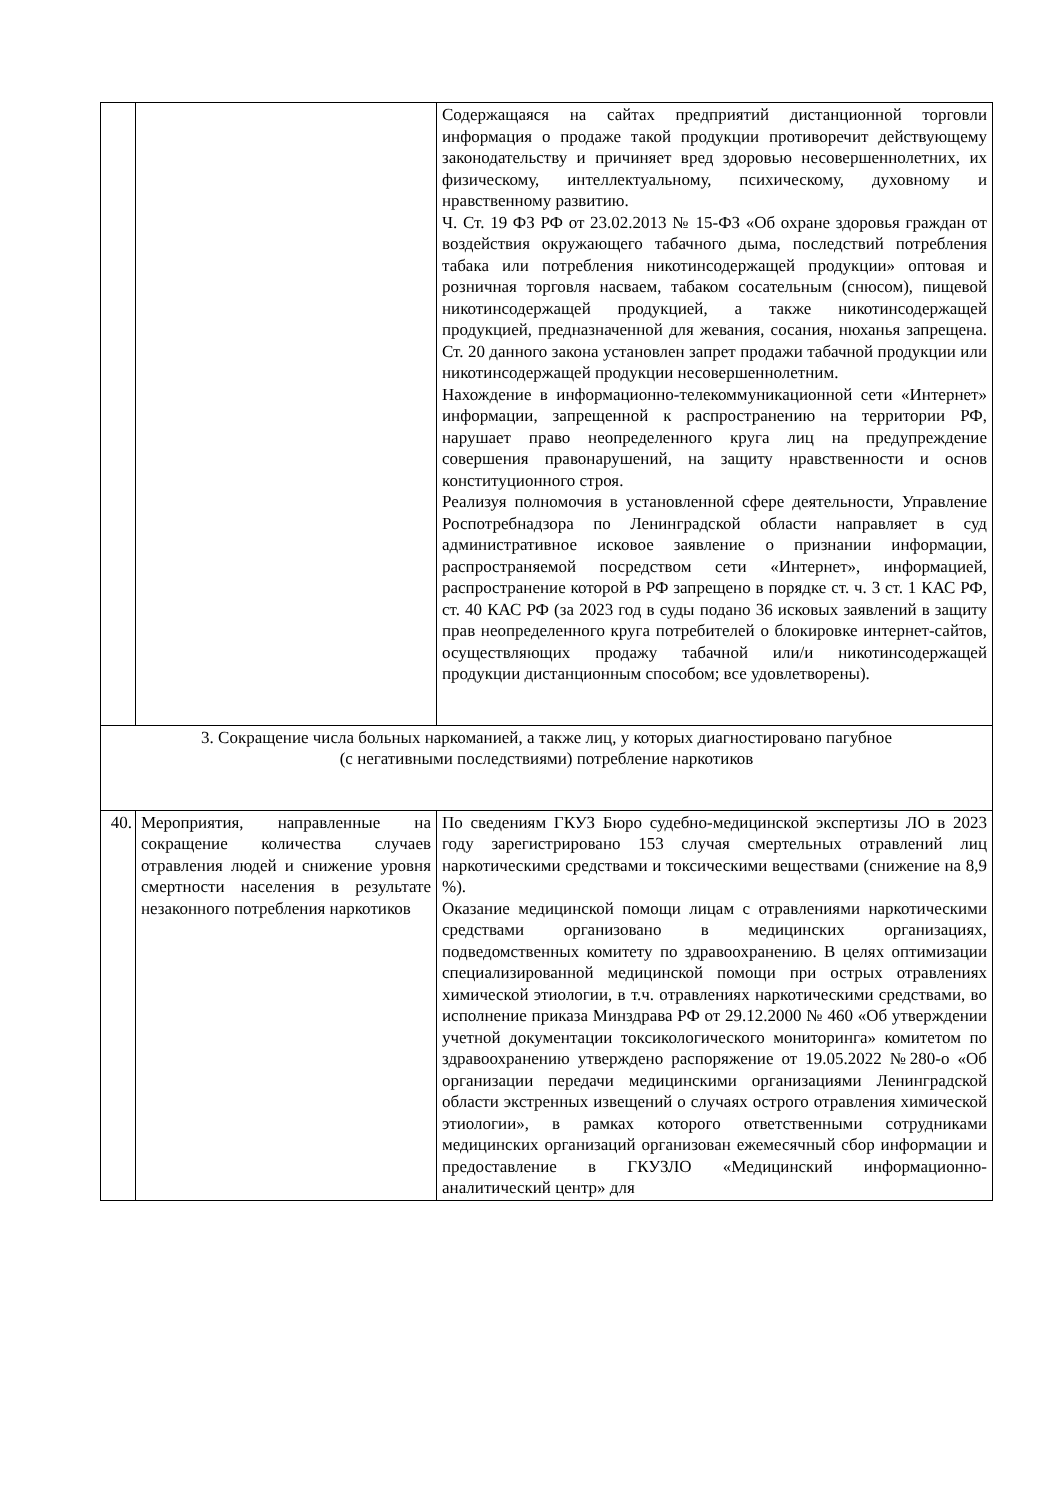| | | Содержащаяся на сайтах предприятий дистанционной торговли информация о продаже такой продукции противоречит действующему законодательству и причиняет вред здоровью несовершеннолетних, их физическому, интеллектуальному, психическому, духовному и нравственному развитию. Ч. Ст. 19 ФЗ РФ от 23.02.2013 № 15-ФЗ «Об охране здоровья граждан от воздействия окружающего табачного дыма, последствий потребления табака или потребления никотинсодержащей продукции» оптовая и розничная торговля насваем, табаком сосательным (снюсом), пищевой никотинсодержащей продукцией, а также никотинсодержащей продукцией, предназначенной для жевания, сосания, нюханья запрещена. Ст. 20 данного закона установлен запрет продажи табачной продукции или никотинсодержащей продукции несовершеннолетним. Нахождение в информационно-телекоммуникационной сети «Интернет» информации, запрещенной к распространению на территории РФ, нарушает право неопределенного круга лиц на предупреждение совершения правонарушений, на защиту нравственности и основ конституционного строя. Реализуя полномочия в установленной сфере деятельности, Управление Роспотребнадзора по Ленинградской области направляет в суд административное исковое заявление о признании информации, распространяемой посредством сети «Интернет», информацией, распространение которой в РФ запрещено в порядке ст. ч. 3 ст. 1 КАС РФ, ст. 40 КАС РФ (за 2023 год в суды подано 36 исковых заявлений в защиту прав неопределенного круга потребителей о блокировке интернет-сайтов, осуществляющих продажу табачной или/и никотинсодержащей продукции дистанционным способом; все удовлетворены). |
| 3. Сокращение числа больных наркоманией, а также лиц, у которых диагностировано пагубное (с негативными последствиями) потребление наркотиков | | |
| 40. | Мероприятия, направленные на сокращение количества случаев отравления людей и снижение уровня смертности населения в результате незаконного потребления наркотиков | По сведениям ГКУЗ Бюро судебно-медицинской экспертизы ЛО в 2023 году зарегистрировано 153 случая смертельных отравлений лиц наркотическими средствами и токсическими веществами (снижение на 8,9 %). Оказание медицинской помощи лицам с отравлениями наркотическими средствами организовано в медицинских организациях, подведомственных комитету по здравоохранению. В целях оптимизации специализированной медицинской помощи при острых отравлениях химической этиологии, в т.ч. отравлениях наркотическими средствами, во исполнение приказа Минздрава РФ от 29.12.2000 № 460 «Об утверждении учетной документации токсикологического мониторинга» комитетом по здравоохранению утверждено распоряжение от 19.05.2022 №280-о «Об организации передачи медицинскими организациями Ленинградской области экстренных извещений о случаях острого отравления химической этиологии», в рамках которого ответственными сотрудниками медицинских организаций организован ежемесячный сбор информации и предоставление в ГКУЗЛО «Медицинский информационно-аналитический центр» для |